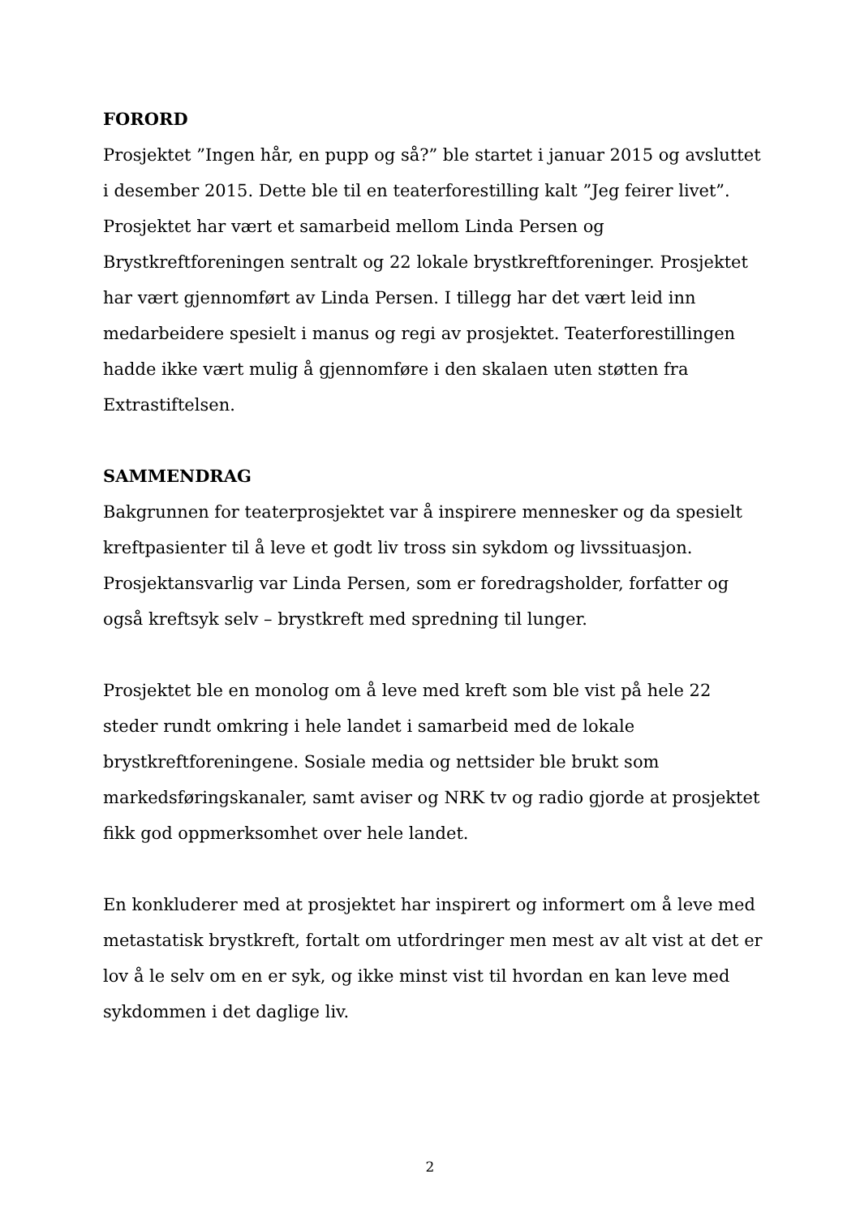FORORD
Prosjektet ”Ingen hår, en pupp og så?” ble startet i januar 2015 og avsluttet i desember 2015. Dette ble til en teaterforestilling kalt ”Jeg feirer livet”. Prosjektet har vært et samarbeid mellom Linda Persen og Brystkreftforeningen sentralt og 22 lokale brystkreftforeninger. Prosjektet har vært gjennomført av Linda Persen. I tillegg har det vært leid inn medarbeidere spesielt i manus og regi av prosjektet. Teaterforestillingen hadde ikke vært mulig å gjennomføre i den skalaen uten støtten fra Extrastiftelsen.
SAMMENDRAG
Bakgrunnen for teaterprosjektet var å inspirere mennesker og da spesielt kreftpasienter til å leve et godt liv tross sin sykdom og livssituasjon. Prosjektansvarlig var Linda Persen, som er foredragsholder, forfatter og også kreftsyk selv – brystkreft med spredning til lunger.
Prosjektet ble en monolog om å leve med kreft som ble vist på hele 22 steder rundt omkring i hele landet i samarbeid med de lokale brystkreftforeningene. Sosiale media og nettsider ble brukt som markedsføringskanaler, samt aviser og NRK tv og radio gjorde at prosjektet fikk god oppmerksomhet over hele landet.
En konkluderer med at prosjektet har inspirert og informert om å leve med metastatisk brystkreft, fortalt om utfordringer men mest av alt vist at det er lov å le selv om en er syk, og ikke minst vist til hvordan en kan leve med sykdommen i det daglige liv.
2